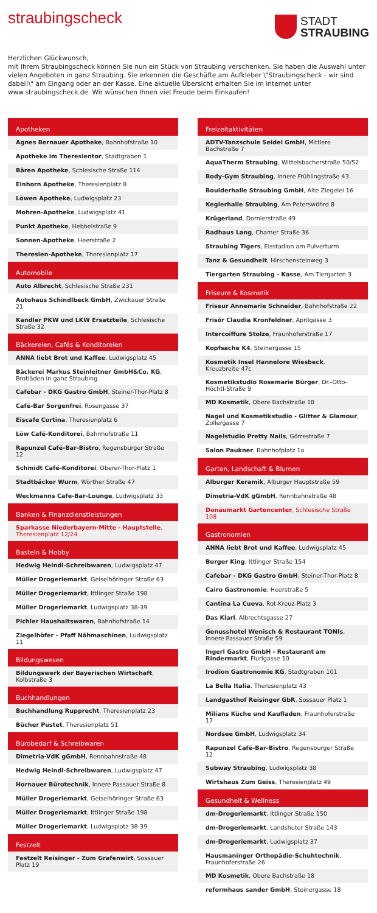straubingscheck
STADT
STRAUBING
Herzlichen Glückwunsch,
mit Ihrem Straubingscheck können Sie nun ein Stück von Straubing verschenken. Sie haben die Auswahl unter vielen Angeboten in ganz Straubing. Sie erkennen die Geschäfte am Aufkleber \"Straubingscheck - wir sind dabei!\" am Eingang oder an der Kasse. Eine aktuelle Übersicht erhalten Sie im Internet unter www.straubingscheck.de. Wir wünschen Ihnen viel Freude beim Einkaufen!
Apotheken
Agnes Bernauer Apotheke, Bahnhofstraße 10
Apotheke im Theresientor, Stadtgraben 1
Bären Apotheke, Schlesische Straße 114
Einhorn Apotheke, Theresienplatz 8
Löwen Apotheke, Ludwigsplatz 23
Mohren-Apotheke, Ludwigsplatz 41
Punkt Apotheke, Hebbelstraße 9
Sonnen-Apotheke, Heerstraße 2
Theresien-Apotheke, Theresienplatz 17
Automobile
Auto Albrecht, Schlesische Straße 231
Autohaus Schindlbeck GmbH, Zwickauer Straße 21
Kandler PKW und LKW Ersatzteile, Schlesische Straße 32
Bäckereien, Cafés & Konditoreien
ANNA liebt Brot und Kaffee, Ludwigsplatz 45
Bäckerei Markus Steinleitner GmbH&Co. KG, Brotläden in ganz Straubing
Cafebar - DKG Gastro GmbH, Steiner-Thor-Platz 8
Café-Bar Sorgenfrei, Rosengasse 37
Eiscafe Cortina, Theresienplatz 6
Löw Café-Konditorei, Bahnhofstraße 11
Rapunzel Café-Bar-Bistro, Regensburger Straße 12
Schmidt Café-Konditorei, Oberer-Thor-Platz 1
Stadtbäcker Wurm, Wörther Straße 47
Weckmanns Cafe-Bar-Lounge, Ludwigsplatz 33
Banken & Finanzdienstleistungen
Sparkasse Niederbayern-Mitte - Hauptstelle, Theresienplatz 12/24
Basteln & Hobby
Hedwig Heindl-Schreibwaren, Ludwigsplatz 47
Müller Drogeriemarkt, Geiselhöringer Straße 63
Müller Drogeriemarkt, Ittlinger Straße 198
Müller Drogeriemarkt, Ludwigsplatz 38-39
Pichler Haushaltswaren, Bahnhofstraße 14
Ziegelhöfer - Pfaff Nähmaschinen, Ludwigsplatz 11
Bildungswesen
Bildungswerk der Bayerischen Wirtschaft, Kolbstraße 3
Buchhandlungen
Buchhandlung Rupprecht, Theresienplatz 23
Bücher Pustet, Theresienplatz 51
Bürobedarf & Schreibwaren
Dimetria-VdK gGmbH, Rennbahnstraße 48
Hedwig Heindl-Schreibwaren, Ludwigsplatz 47
Hornauer Bürotechnik, Innere Passauer Straße 8
Müller Drogeriemarkt, Geiselhöringer Straße 63
Müller Drogeriemarkt, Ittlinger Straße 198
Müller Drogeriemarkt, Ludwigsplatz 38-39
Festzelt
Festzelt Reisinger - Zum Grafenwirt, Sossauer Platz 19
Freizeitaktivitäten
ADTV-Tanzschule Seidel GmbH, Mittlere Bachstraße 7
AquaTherm Straubing, Wittelsbacherstraße 50/52
Body-Gym Straubing, Innere Frühlingstraße 43
Boulderhalle Straubing GmbH, Alte Ziegelei 16
Keglerhalle Straubing, Am Peterswöhrd 8
Krügerland, Dornierstraße 49
Radhaus Lang, Chamer Straße 36
Straubing Tigers, Eisstadion am Pulverturm
Tanz & Gesundheit, Hirschensteinweg 3
Tiergarten Straubing - Kasse, Am Tiergarten 3
Friseure & Kosmetik
Friseur Annemarie Schneider, Bahnhofstraße 22
Frisör Claudia Kronfeldner, Aprilgasse 3
Intercoiffure Stolze, Fraunhoferstraße 17
Kopfsache K4, Steinergasse 15
Kosmetik Insel Hannelore Wiesbeck, Kreuzbreite 47c
Kosmetikstudio Rosemarie Bürger, Dr.-Otto-Höchtl-Straße 9
MD Kosmetik, Obere Bachstraße 18
Nagel und Kosmetikstudio - Glitter & Glamour, Zollergasse 7
Nagelstudio Pretty Nails, Görrestraße 7
Salon Paukner, Bahnhofplatz 1a
Garten, Landschaft & Blumen
Alburger Keramik, Alburger Hauptstraße 59
Dimetria-VdK gGmbH, Rennbahnstraße 48
Donaumarkt Gartencenter, Schlesische Straße 108
Gastronomien
ANNA liebt Brot und Kaffee, Ludwigsplatz 45
Burger King, Ittlinger Straße 154
Cafebar - DKG Gastro GmbH, Steiner-Thor-Platz 8
Cairo Gastronomie, Heerstraße 5
Cantina La Cueva, Rot-Kreuz-Platz 3
Das Klarl, Albrechtsgasse 27
Genusshotel Wenisch & Restaurant TONIs, Innere Passauer Straße 59
Ingerl Gastro GmbH - Restaurant am Rindermarkt, Flurlgasse 10
Irodion Gastronomie KG, Stadtgraben 101
La Bella Italia, Theresienplatz 43
Landgasthof Reisinger GbR, Sossauer Platz 1
Milians Küche und Kaufladen, Fraunhoferstraße 17
Nordsee GmbH, Ludwigsplatz 34
Rapunzel Café-Bar-Bistro, Regensburger Straße 12
Subway Straubing, Ludwigsplatz 38
Wirtshaus Zum Geiss, Theresienplatz 49
Gesundheit & Wellness
dm-Drogeriemarkt, Ittlinger Straße 150
dm-Drogeriemarkt, Landshuter Straße 143
dm-Drogeriemarkt, Ludwigsplatz 37
Hausmaninger Orthopädie-Schuhtechnik, Fraunhoferstraße 26
MD Kosmetik, Obere Bachstraße 18
reformhaus sander GmbH, Steinergasse 18